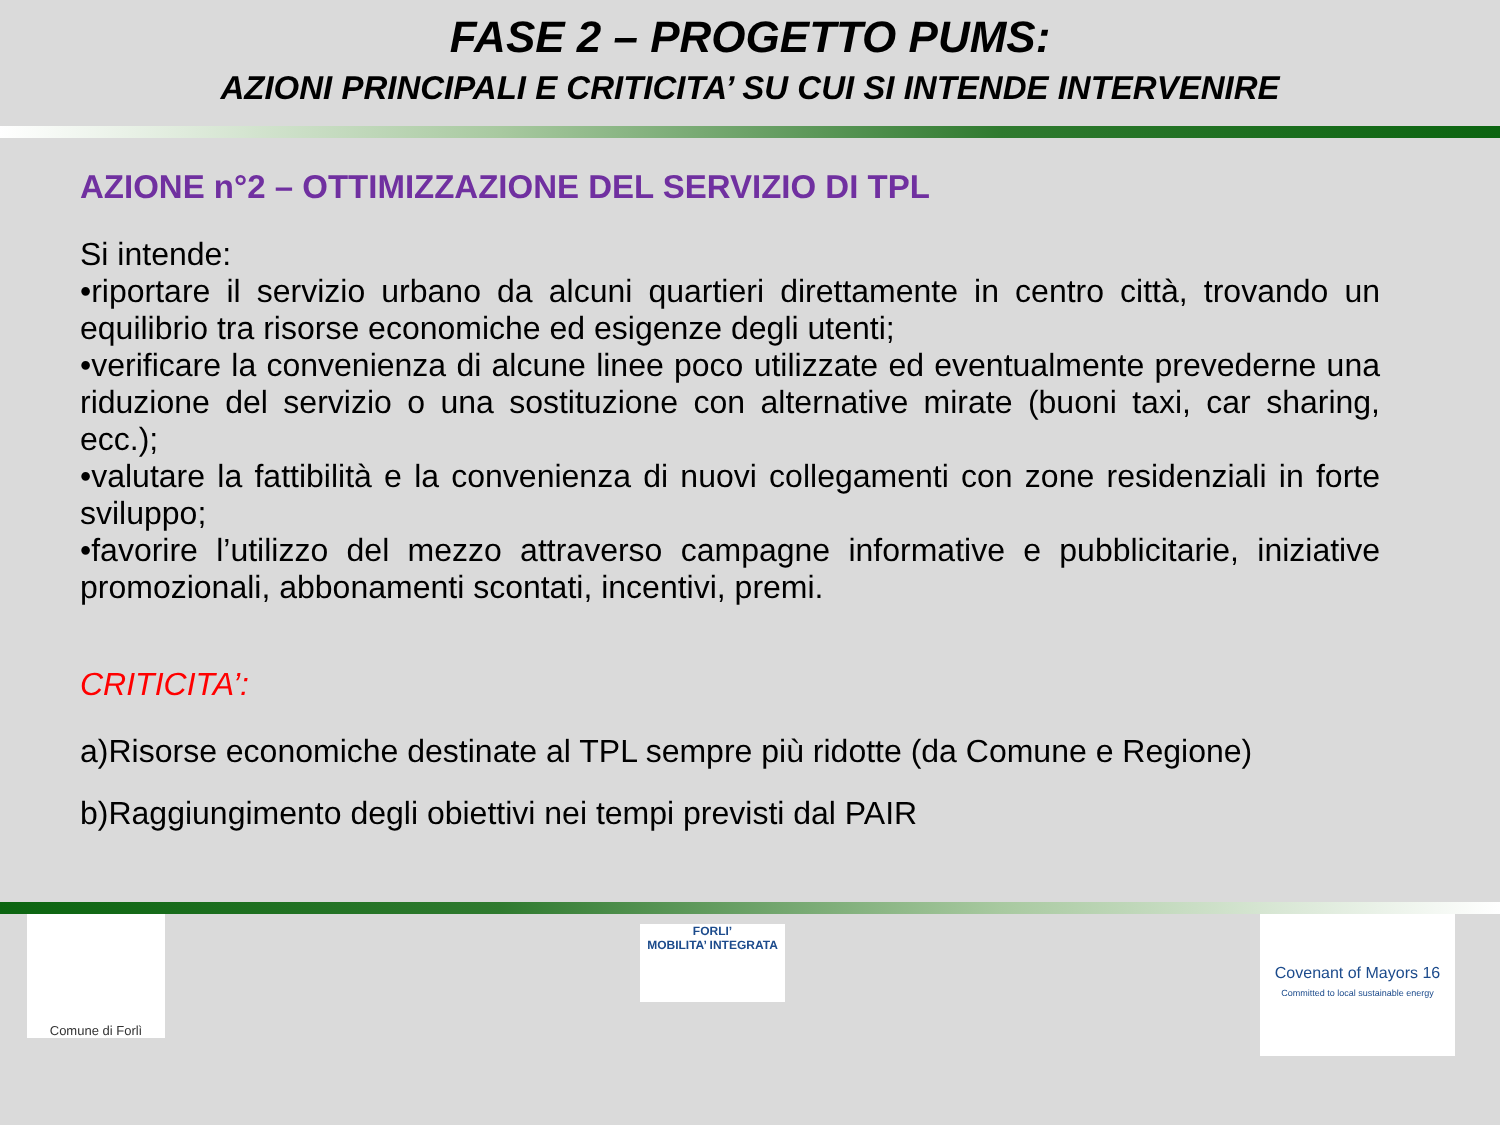FASE 2 – PROGETTO PUMS:
AZIONI PRINCIPALI E CRITICITA’ SU CUI SI INTENDE INTERVENIRE
AZIONE n°2 – OTTIMIZZAZIONE DEL SERVIZIO DI TPL
Si intende:
•riportare il servizio urbano da alcuni quartieri direttamente in centro città, trovando un equilibrio tra risorse economiche ed esigenze degli utenti;
•verificare la convenienza di alcune linee poco utilizzate ed eventualmente prevederne una riduzione del servizio o una sostituzione con alternative mirate (buoni taxi, car sharing, ecc.);
•valutare la fattibilità e la convenienza di nuovi collegamenti con zone residenziali in forte sviluppo;
•favorire l’utilizzo del mezzo attraverso campagne informative e pubblicitarie, iniziative promozionali, abbonamenti scontati, incentivi, premi.
CRITICITA’:
a)Risorse economiche destinate al TPL sempre più ridotte (da Comune e Regione)
b)Raggiungimento degli obiettivi nei tempi previsti dal PAIR
Comune di Forlì
FORLI’
MOBILITA’ INTEGRATA
Covenant of Mayors 16
Committed to local sustainable energy